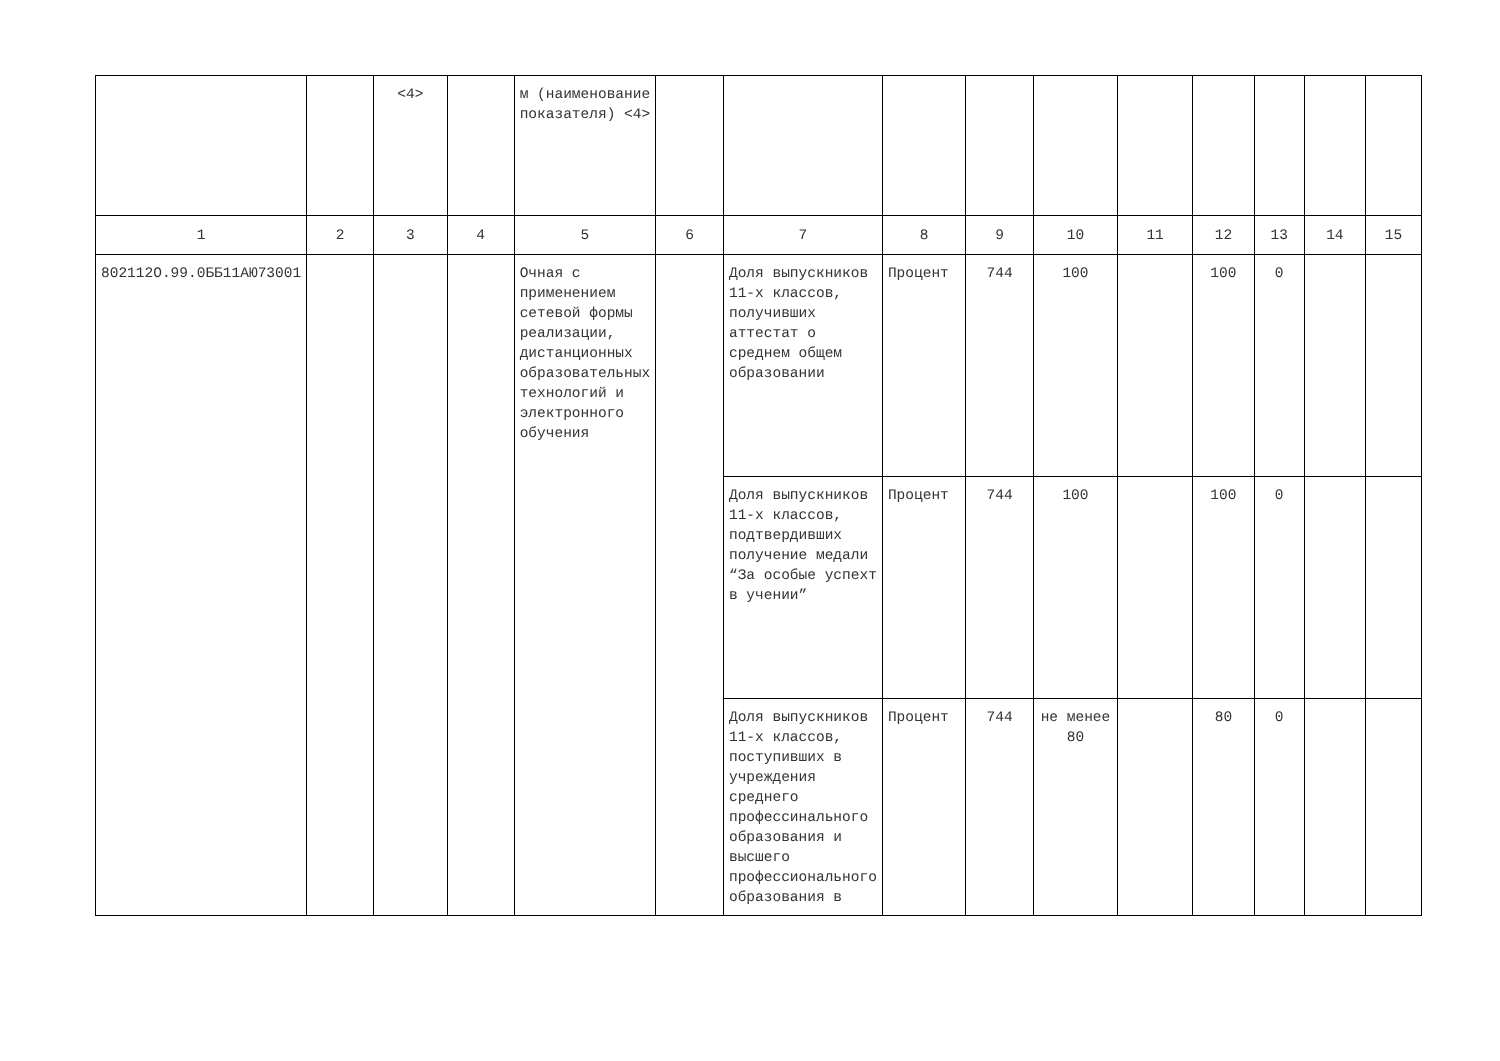| | | <4> | | м (наименование показателя) <4> | | | | | | | | | | |
| 1 | 2 | 3 | 4 | 5 | 6 | 7 | 8 | 9 | 10 | 11 | 12 | 13 | 14 | 15 |
| 802112О.99.0ББ11АЮ73001 | | | | Очная с применением сетевой формы реализации, дистанционных образовательных технологий и электронного обучения | | Доля выпускников 11-х классов, получивших аттестат о среднем общем образовании | Процент | 744 | 100 | | 100 | 0 | | |
| | | | | | | Доля выпускников 11-х классов, подтвердивших получение медали “За особые успехт в учении” | Процент | 744 | 100 | | 100 | 0 | | |
| | | | | | | Доля выпускников 11-х классов, поступивших в учреждения среднего профессинального образования и высшего профессионального образования в | Процент | 744 | не менее 80 | | 80 | 0 | | |